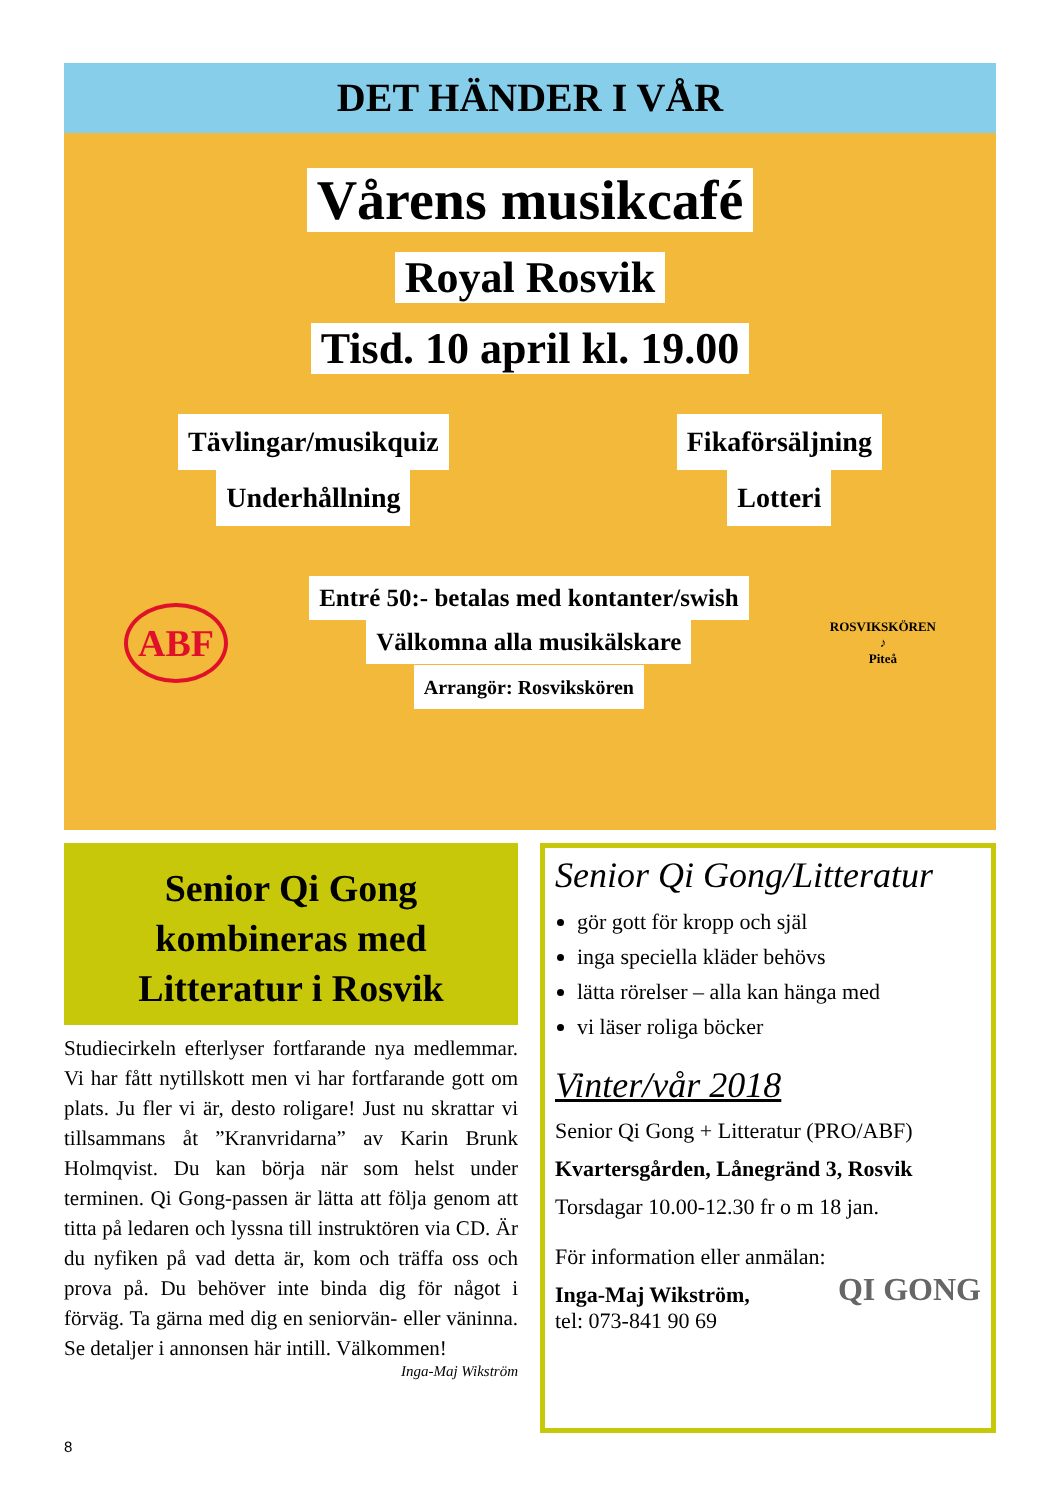DET HÄNDER I VÅR
Vårens musikcafé
Royal Rosvik
Tisd. 10 april kl. 19.00
Tävlingar/musikquiz
Underhållning
Fikaförsäljning
Lotteri
ABF
Entré 50:- betalas med kontanter/swish
Välkomna alla musikälskare
Arrangör: Rosvikskören
ROSVIKSKÖREN
♪
Piteå
Senior Qi Gong
kombineras med
Litteratur i Rosvik
Studiecirkeln efterlyser fortfarande nya medlemmar. Vi har fått nytillskott men vi har fortfarande gott om plats. Ju fler vi är, desto roligare! Just nu skrattar vi tillsammans åt ”Kranvridarna” av Karin Brunk Holmqvist. Du kan börja när som helst under terminen. Qi Gong-passen är lätta att följa genom att titta på ledaren och lyssna till instruktören via CD. Är du nyfiken på vad detta är, kom och träffa oss och prova på. Du behöver inte binda dig för något i förväg. Ta gärna med dig en seniorvän- eller väninna. Se detaljer i annonsen här intill. Välkommen!
Inga-Maj Wikström
Senior Qi Gong/Litteratur
gör gott för kropp och själ
inga speciella kläder behövs
lätta rörelser – alla kan hänga med
vi läser roliga böcker
Vinter/vår 2018
Senior Qi Gong + Litteratur (PRO/ABF)
Kvartersgården, Lånegränd 3, Rosvik
Torsdagar 10.00-12.30 fr o m 18 jan.
För information eller anmälan:
Inga-Maj Wikström,
tel: 073-841 90 69
QI GONG
8